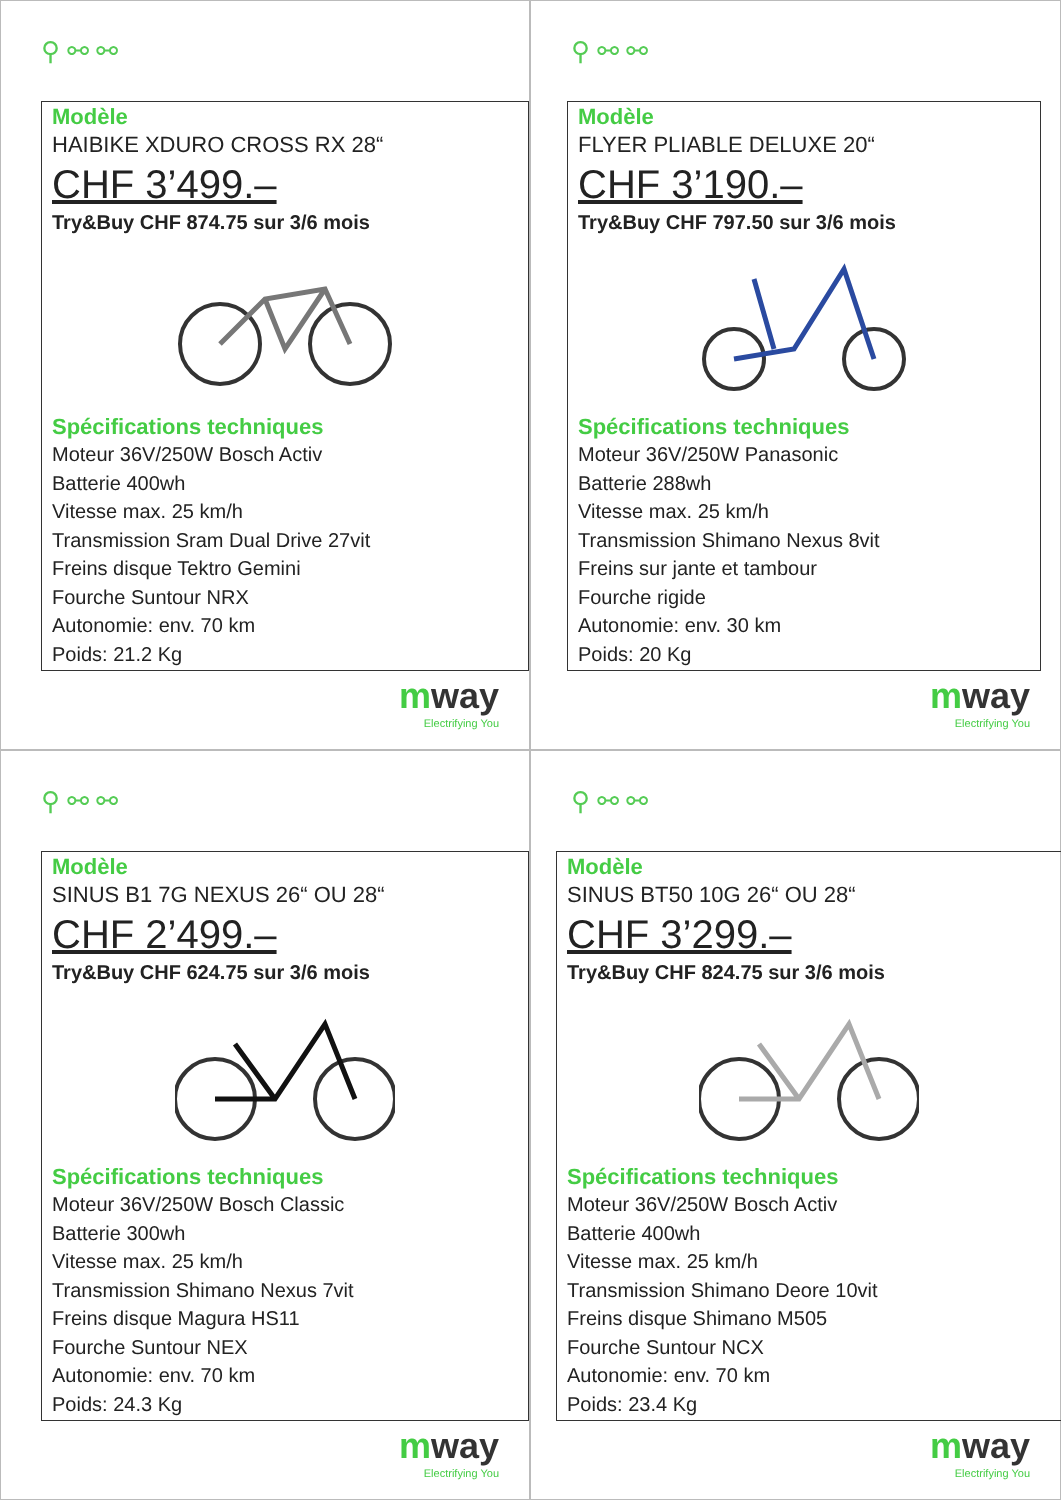⚲ ⚯ ⚯
Modèle
HAIBIKE XDURO CROSS RX 28“
CHF 3’499.–
Try&Buy CHF 874.75 sur 3/6 mois
Spécifications techniques
Moteur 36V/250W Bosch Activ
Batterie 400wh
Vitesse max. 25 km/h
Transmission Sram Dual Drive 27vit
Freins disque Tektro Gemini
Fourche Suntour NRX
Autonomie: env. 70 km
Poids: 21.2 Kg
mway
Electrifying You
⚲ ⚯ ⚯
Modèle
FLYER PLIABLE DELUXE 20“
CHF 3’190.–
Try&Buy CHF 797.50 sur 3/6 mois
Spécifications techniques
Moteur 36V/250W Panasonic
Batterie 288wh
Vitesse max. 25 km/h
Transmission Shimano Nexus 8vit
Freins sur jante et tambour
Fourche rigide
Autonomie: env. 30 km
Poids: 20 Kg
mway
Electrifying You
⚲ ⚯ ⚯
Modèle
SINUS B1 7G NEXUS 26“ OU 28“
CHF 2’499.–
Try&Buy CHF 624.75 sur 3/6 mois
Spécifications techniques
Moteur 36V/250W Bosch Classic
Batterie 300wh
Vitesse max. 25 km/h
Transmission Shimano Nexus 7vit
Freins disque Magura HS11
Fourche Suntour NEX
Autonomie: env. 70 km
Poids: 24.3 Kg
mway
Electrifying You
⚲ ⚯ ⚯
Modèle
SINUS BT50 10G 26“ OU 28“
CHF 3’299.–
Try&Buy CHF 824.75 sur 3/6 mois
Spécifications techniques
Moteur 36V/250W Bosch Activ
Batterie 400wh
Vitesse max. 25 km/h
Transmission Shimano Deore 10vit
Freins disque Shimano M505
Fourche Suntour NCX
Autonomie: env. 70 km
Poids: 23.4 Kg
mway
Electrifying You